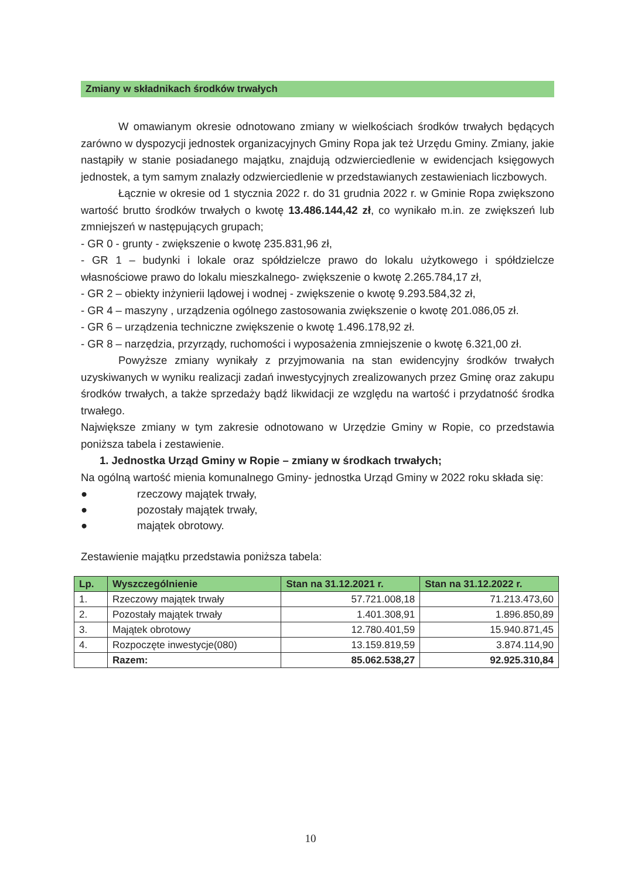Zmiany w składnikach środków trwałych
W omawianym okresie odnotowano zmiany w wielkościach środków trwałych będących zarówno w dyspozycji jednostek organizacyjnych Gminy Ropa jak też Urzędu Gminy. Zmiany, jakie nastąpiły w stanie posiadanego majątku, znajdują odzwierciedlenie w ewidencjach księgowych jednostek, a tym samym znalazły odzwierciedlenie w przedstawianych zestawieniach liczbowych.
Łącznie w okresie od 1 stycznia 2022 r. do 31 grudnia 2022 r. w Gminie Ropa zwiększono wartość brutto środków trwałych o kwotę 13.486.144,42 zł, co wynikało m.in. ze zwiększeń lub zmniejszeń w następujących grupach;
- GR 0 - grunty - zwiększenie o kwotę 235.831,96 zł,
- GR 1 – budynki i lokale oraz spółdzielcze prawo do lokalu użytkowego i spółdzielcze własnościowe prawo do lokalu mieszkalnego- zwiększenie o kwotę 2.265.784,17 zł,
- GR 2 – obiekty inżynierii lądowej i wodnej - zwiększenie o kwotę 9.293.584,32 zł,
- GR 4 – maszyny , urządzenia ogólnego zastosowania zwiększenie o kwotę 201.086,05 zł.
- GR 6 – urządzenia techniczne zwiększenie o kwotę 1.496.178,92 zł.
- GR 8 – narzędzia, przyrządy, ruchomości i wyposażenia zmniejszenie o kwotę 6.321,00 zł.
Powyższe zmiany wynikały z przyjmowania na stan ewidencyjny środków trwałych uzyskiwanych w wyniku realizacji zadań inwestycyjnych zrealizowanych przez Gminę oraz zakupu środków trwałych, a także sprzedaży bądź likwidacji ze względu na wartość i przydatność środka trwałego.
Największe zmiany w tym zakresie odnotowano w Urzędzie Gminy w Ropie, co przedstawia poniższa tabela i zestawienie.
1. Jednostka Urząd Gminy w Ropie – zmiany w środkach trwałych;
Na ogólną wartość mienia komunalnego Gminy- jednostka Urząd Gminy w 2022 roku składa się:
● rzeczowy majątek trwały,
● pozostały majątek trwały,
● majątek obrotowy.
Zestawienie majątku przedstawia poniższa tabela:
| Lp. | Wyszczególnienie | Stan na 31.12.2021 r. | Stan na 31.12.2022 r. |
| --- | --- | --- | --- |
| 1. | Rzeczowy majątek trwały | 57.721.008,18 | 71.213.473,60 |
| 2. | Pozostały majątek trwały | 1.401.308,91 | 1.896.850,89 |
| 3. | Majątek obrotowy | 12.780.401,59 | 15.940.871,45 |
| 4. | Rozpoczęte inwestycje(080) | 13.159.819,59 | 3.874.114,90 |
| | Razem: | 85.062.538,27 | 92.925.310,84 |
10